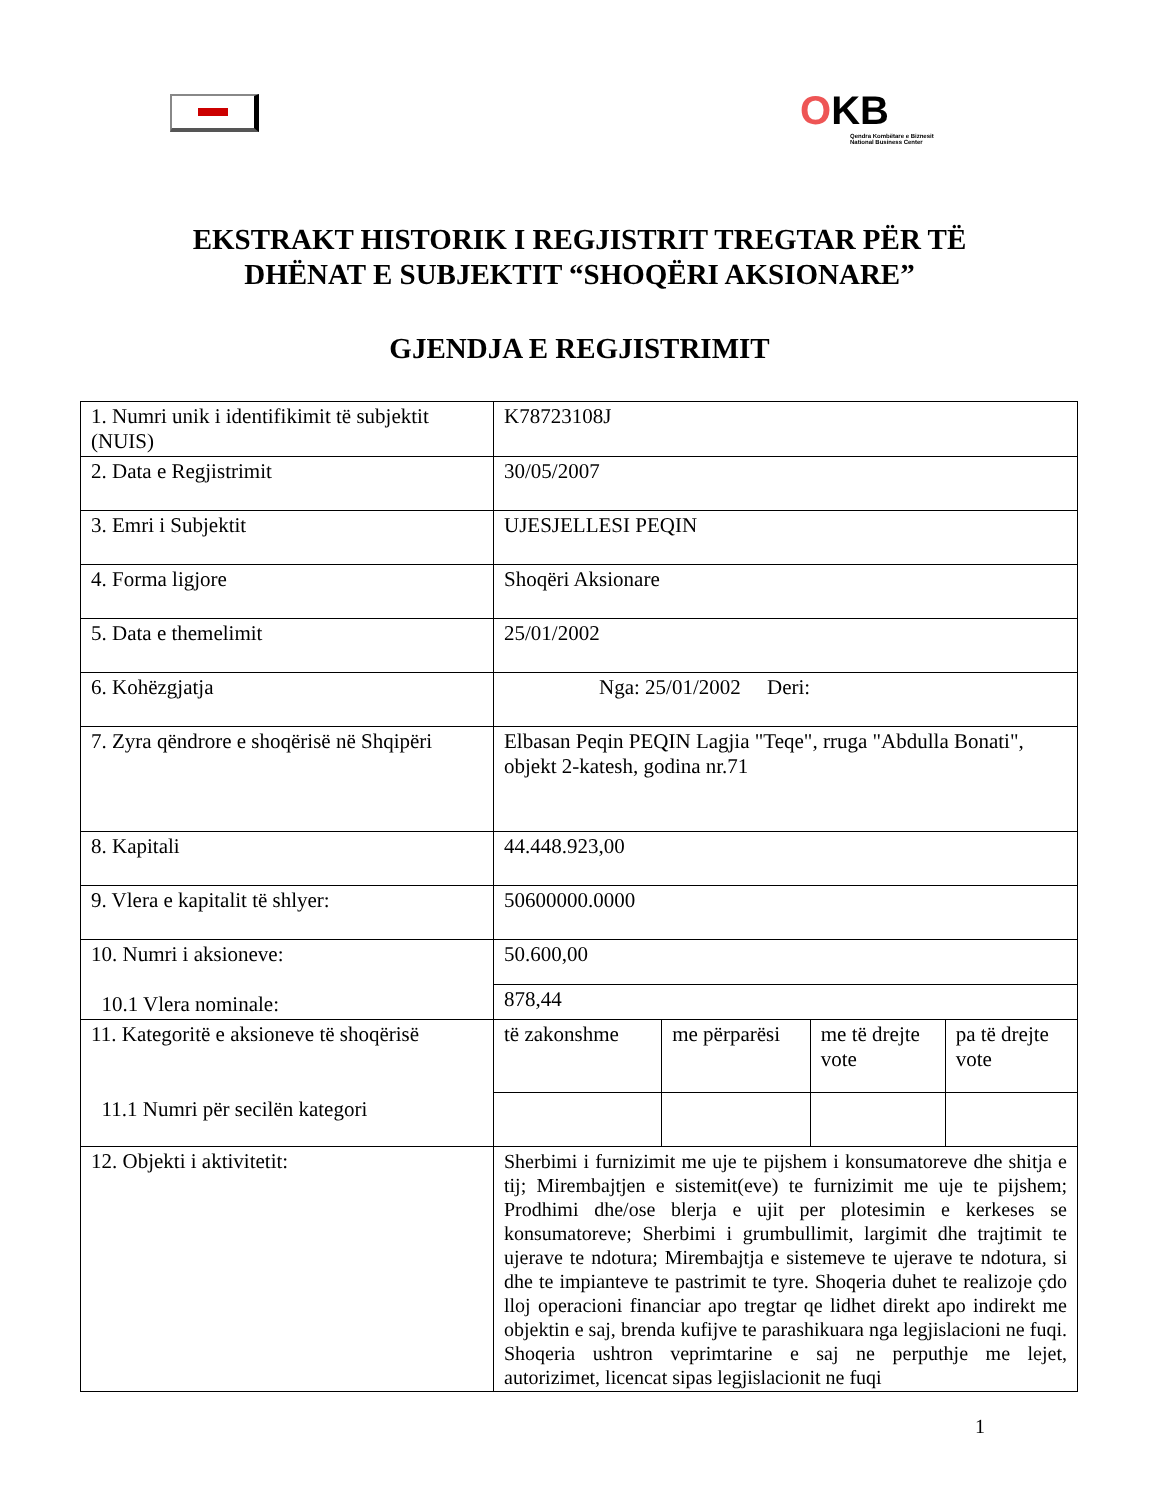OKB
Qendra Kombëtare e Biznesit
National Business Center
EKSTRAKT HISTORIK I REGJISTRIT TREGTAR PËR TË
DHËNAT E SUBJEKTIT “SHOQËRI AKSIONARE”
GJENDJA E REGJISTRIMIT
| 1. Numri unik i identifikimit të subjektit (NUIS) | K78723108J | | | |
| 2. Data e Regjistrimit | 30/05/2007 | | | |
| 3. Emri i Subjektit | UJESJELLESI PEQIN | | | |
| 4. Forma ligjore | Shoqëri Aksionare | | | |
| 5. Data e themelimit | 25/01/2002 | | | |
| 6. Kohëzgjatja | Nga: 25/01/2002 Deri: | | | |
| 7. Zyra qëndrore e shoqërisë në Shqipëri | Elbasan Peqin PEQIN Lagjia "Teqe", rruga "Abdulla Bonati", objekt 2-katesh, godina nr.71 | | | |
| 8. Kapitali | 44.448.923,00 | | | |
| 9. Vlera e kapitalit të shlyer: | 50600000.0000 | | | |
| 10. Numri i aksioneve: 10.1 Vlera nominale: | 50.600,00 | | | |
| | 878,44 | | | |
| 11. Kategoritë e aksioneve të shoqërisë 11.1 Numri për secilën kategori | të zakonshme | me përparësi | me të drejte vote | pa të drejte vote |
| 12. Objekti i aktivitetit: | Sherbimi i furnizimit me uje te pijshem i konsumatoreve dhe shitja e tij; Mirembajtjen e sistemit(eve) te furnizimit me uje te pijshem; Prodhimi dhe/ose blerja e ujit per plotesimin e kerkeses se konsumatoreve; Sherbimi i grumbullimit, largimit dhe trajtimit te ujerave te ndotura; Mirembajtja e sistemeve te ujerave te ndotura, si dhe te impianteve te pastrimit te tyre. Shoqeria duhet te realizoje çdo lloj operacioni financiar apo tregtar qe lidhet direkt apo indirekt me objektin e saj, brenda kufijve te parashikuara nga legjislacioni ne fuqi. Shoqeria ushtron veprimtarine e saj ne perputhje me lejet, autorizimet, licencat sipas legjislacionit ne fuqi | | | |
1